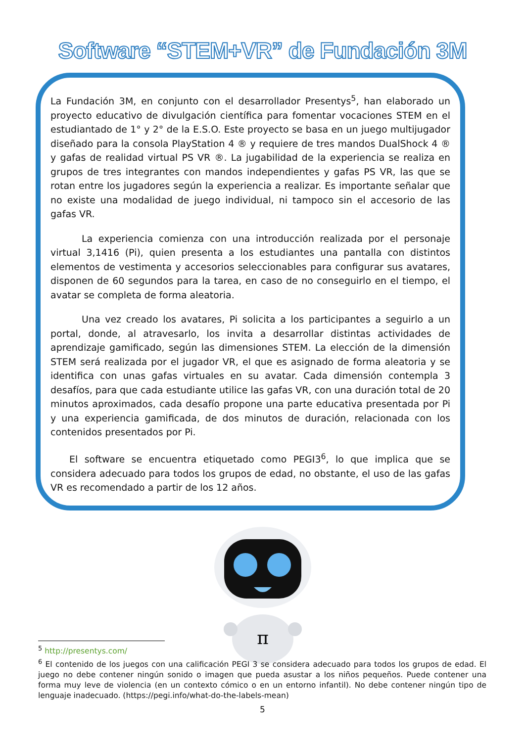Software “STEM+VR” de Fundación 3M
La Fundación 3M, en conjunto con el desarrollador Presentys<sup>5</sup>, han elaborado un proyecto educativo de divulgación científica para fomentar vocaciones STEM en el estudiantado de 1° y 2° de la E.S.O. Este proyecto se basa en un juego multijugador diseñado para la consola PlayStation 4 ® y requiere de tres mandos DualShock 4 ® y gafas de realidad virtual PS VR ®. La jugabilidad de la experiencia se realiza en grupos de tres integrantes con mandos independientes y gafas PS VR, las que se rotan entre los jugadores según la experiencia a realizar. Es importante señalar que no existe una modalidad de juego individual, ni tampoco sin el accesorio de las gafas VR.
La experiencia comienza con una introducción realizada por el personaje virtual 3,1416 (Pi), quien presenta a los estudiantes una pantalla con distintos elementos de vestimenta y accesorios seleccionables para configurar sus avatares, disponen de 60 segundos para la tarea, en caso de no conseguirlo en el tiempo, el avatar se completa de forma aleatoria.
Una vez creado los avatares, Pi solicita a los participantes a seguirlo a un portal, donde, al atravesarlo, los invita a desarrollar distintas actividades de aprendizaje gamificado, según las dimensiones STEM. La elección de la dimensión STEM será realizada por el jugador VR, el que es asignado de forma aleatoria y se identifica con unas gafas virtuales en su avatar. Cada dimensión contempla 3 desafíos, para que cada estudiante utilice las gafas VR, con una duración total de 20 minutos aproximados, cada desafío propone una parte educativa presentada por Pi y una experiencia gamificada, de dos minutos de duración, relacionada con los contenidos presentados por Pi.
El software se encuentra etiquetado como PEGI3<sup>6</sup>, lo que implica que se considera adecuado para todos los grupos de edad, no obstante, el uso de las gafas VR es recomendado a partir de los 12 años.
π
<sup>5</sup> http://presentys.com/
<sup>6</sup> El contenido de los juegos con una calificación PEGI 3 se considera adecuado para todos los grupos de edad. El juego no debe contener ningún sonido o imagen que pueda asustar a los niños pequeños. Puede contener una forma muy leve de violencia (en un contexto cómico o en un entorno infantil). No debe contener ningún tipo de lenguaje inadecuado. (https://pegi.info/what-do-the-labels-mean)
5